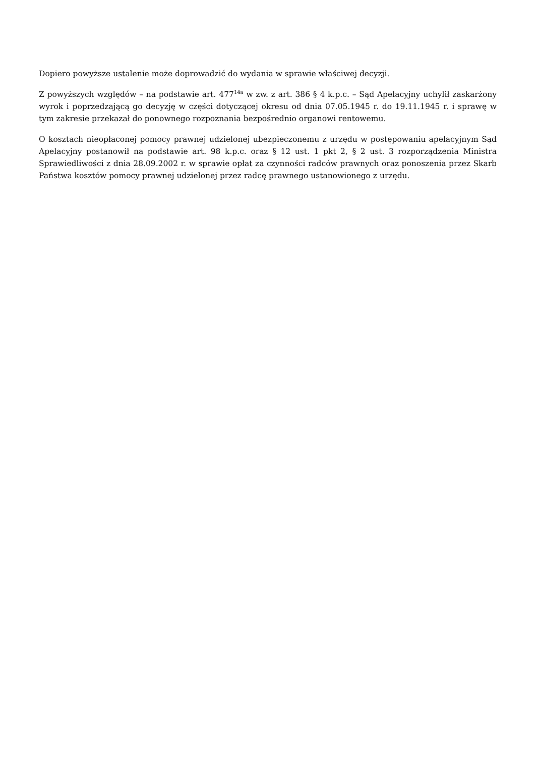Dopiero powyższe ustalenie może doprowadzić do wydania w sprawie właściwej decyzji.
Z powyższych względów – na podstawie art. 477<sup>14a</sup> w zw. z art. 386 § 4 k.p.c. – Sąd Apelacyjny uchylił zaskarżony wyrok i poprzedzającą go decyzję w części dotyczącej okresu od dnia 07.05.1945 r. do 19.11.1945 r. i sprawę w tym zakresie przekazał do ponownego rozpoznania bezpośrednio organowi rentowemu.
O kosztach nieopłaconej pomocy prawnej udzielonej ubezpieczonemu z urzędu w postępowaniu apelacyjnym Sąd Apelacyjny postanowił na podstawie art. 98 k.p.c. oraz § 12 ust. 1 pkt 2, § 2 ust. 3 rozporządzenia Ministra Sprawiedliwości z dnia 28.09.2002 r. w sprawie opłat za czynności radców prawnych oraz ponoszenia przez Skarb Państwa kosztów pomocy prawnej udzielonej przez radcę prawnego ustanowionego z urzędu.